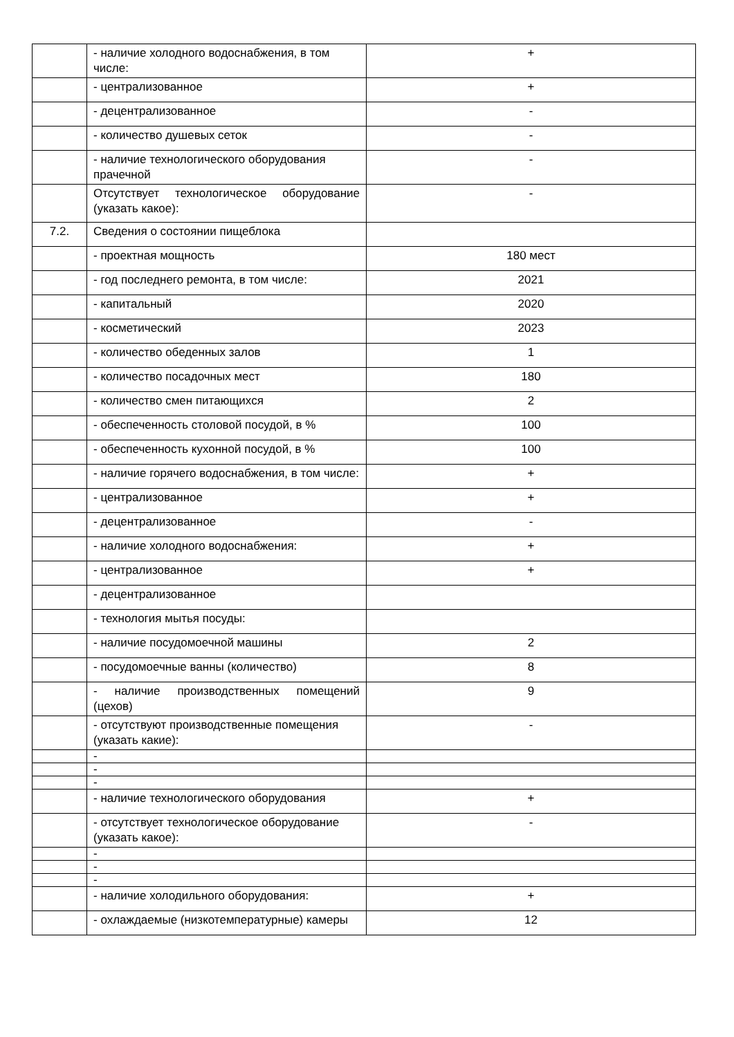| | - наличие холодного водоснабжения, в том числе: | + |
| | - централизованное | + |
| | - децентрализованное | - |
| | - количество душевых сеток | - |
| | - наличие технологического оборудования прачечной | - |
| | Отсутствует технологическое оборудование (указать какое): | - |
| 7.2. | Сведения о состоянии пищеблока | |
| | - проектная мощность | 180 мест |
| | - год последнего ремонта, в том числе: | 2021 |
| | - капитальный | 2020 |
| | - косметический | 2023 |
| | - количество обеденных залов | 1 |
| | - количество посадочных мест | 180 |
| | - количество смен питающихся | 2 |
| | - обеспеченность столовой посудой, в % | 100 |
| | - обеспеченность кухонной посудой, в % | 100 |
| | - наличие горячего водоснабжения, в том числе: | + |
| | - централизованное | + |
| | - децентрализованное | - |
| | - наличие холодного водоснабжения: | + |
| | - централизованное | + |
| | - децентрализованное | |
| | - технология мытья посуды: | |
| | - наличие посудомоечной машины | 2 |
| | - посудомоечные ванны (количество) | 8 |
| | - наличие производственных помещений (цехов) | 9 |
| | - отсутствуют производственные помещения (указать какие): | - |
| | - | |
| | - | |
| | - | |
| | - наличие технологического оборудования | + |
| | - отсутствует технологическое оборудование (указать какое): | - |
| | - | |
| | - | |
| | - | |
| | - наличие холодильного оборудования: | + |
| | - охлаждаемые (низкотемпературные) камеры | 12 |